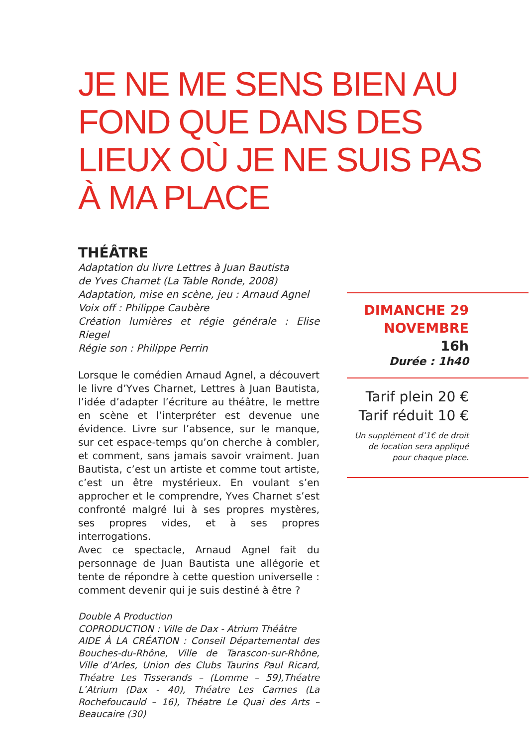JE NE ME SENS BIEN AU FOND QUE DANS DES LIEUX OÙ JE NE SUIS PAS À MA PLACE
THÉÂTRE
Adaptation du livre Lettres à Juan Bautista
de Yves Charnet (La Table Ronde, 2008)
Adaptation, mise en scène, jeu : Arnaud Agnel
Voix off : Philippe Caubère
Création lumières et régie générale : Elise Riegel
Régie son : Philippe Perrin
Lorsque le comédien Arnaud Agnel, a découvert le livre d’Yves Charnet, Lettres à Juan Bautista, l’idée d’adapter l’écriture au théâtre, le mettre en scène et l’interpréter est devenue une évidence. Livre sur l’absence, sur le manque, sur cet espace-temps qu’on cherche à combler, et comment, sans jamais savoir vraiment. Juan Bautista, c’est un artiste et comme tout artiste, c’est un être mystérieux. En voulant s’en approcher et le comprendre, Yves Charnet s’est confronté malgré lui à ses propres mystères, ses propres vides, et à ses propres interrogations.
Avec ce spectacle, Arnaud Agnel fait du personnage de Juan Bautista une allégorie et tente de répondre à cette question universelle : comment devenir qui je suis destiné à être ?
Double A Production
COPRODUCTION : Ville de Dax - Atrium Théâtre
AIDE À LA CRÉATION : Conseil Départemental des Bouches-du-Rhône, Ville de Tarascon-sur-Rhône, Ville d’Arles, Union des Clubs Taurins Paul Ricard, Théatre Les Tisserands – (Lomme – 59),Théatre L’Atrium (Dax - 40), Théatre Les Carmes (La Rochefoucauld – 16), Théatre Le Quai des Arts – Beaucaire (30)
DIMANCHE 29
NOVEMBRE
16h
Durée : 1h40
Tarif plein 20 €
Tarif réduit 10 €
Un supplément d’1€ de droit
de location sera appliqué
pour chaque place.